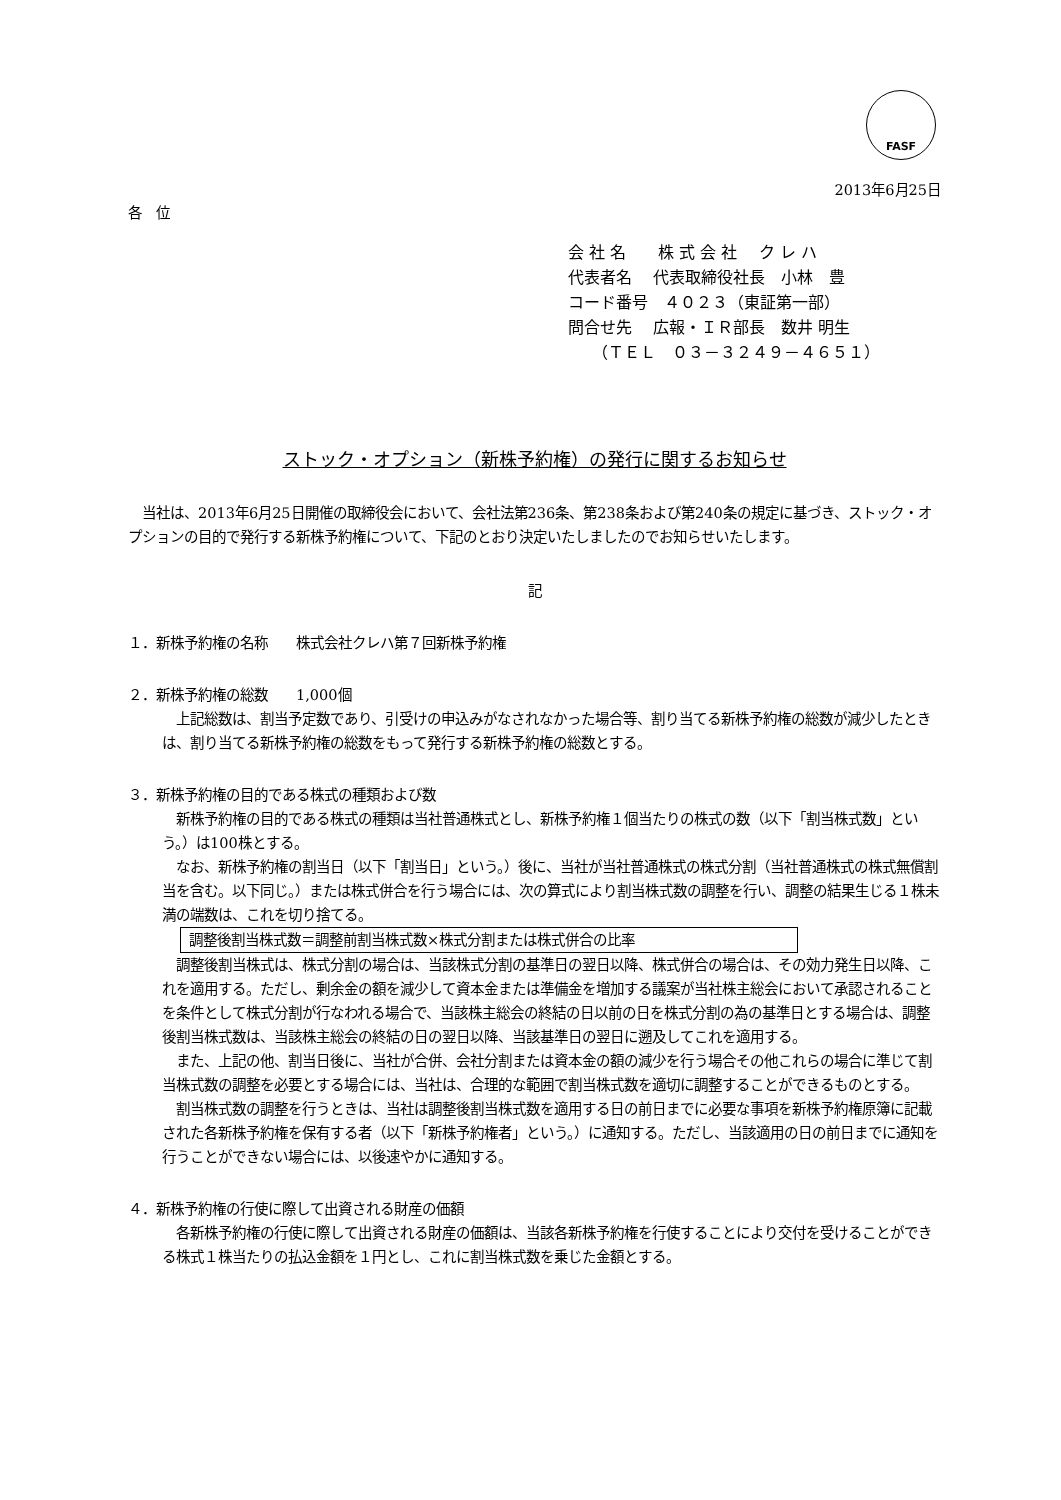FASF
2013年6月25日
各　位
会 社 名　　株 式 会 社　 ク レ ハ
代表者名　 代表取締役社長　小林　豊
コード番号　４０２３（東証第一部）
問合せ先　 広報・ＩＲ部長　数井 明生
　　（ＴＥＬ　０３－３２４９－４６５１）
ストック・オプション（新株予約権）の発行に関するお知らせ
　当社は、2013年6月25日開催の取締役会において、会社法第236条、第238条および第240条の規定に基づき、ストック・オプションの目的で発行する新株予約権について、下記のとおり決定いたしましたのでお知らせいたします。
記
１．新株予約権の名称　　株式会社クレハ第７回新株予約権
２．新株予約権の総数　　1,000個
　上記総数は、割当予定数であり、引受けの申込みがなされなかった場合等、割り当てる新株予約権の総数が減少したときは、割り当てる新株予約権の総数をもって発行する新株予約権の総数とする。
３．新株予約権の目的である株式の種類および数
　新株予約権の目的である株式の種類は当社普通株式とし、新株予約権１個当たりの株式の数（以下「割当株式数」という。）は100株とする。
　なお、新株予約権の割当日（以下「割当日」という。）後に、当社が当社普通株式の株式分割（当社普通株式の株式無償割当を含む。以下同じ。）または株式併合を行う場合には、次の算式により割当株式数の調整を行い、調整の結果生じる１株未満の端数は、これを切り捨てる。
調整後割当株式数＝調整前割当株式数×株式分割または株式併合の比率
　調整後割当株式は、株式分割の場合は、当該株式分割の基準日の翌日以降、株式併合の場合は、その効力発生日以降、これを適用する。ただし、剰余金の額を減少して資本金または準備金を増加する議案が当社株主総会において承認されることを条件として株式分割が行なわれる場合で、当該株主総会の終結の日以前の日を株式分割の為の基準日とする場合は、調整後割当株式数は、当該株主総会の終結の日の翌日以降、当該基準日の翌日に遡及してこれを適用する。
　また、上記の他、割当日後に、当社が合併、会社分割または資本金の額の減少を行う場合その他これらの場合に準じて割当株式数の調整を必要とする場合には、当社は、合理的な範囲で割当株式数を適切に調整することができるものとする。
　割当株式数の調整を行うときは、当社は調整後割当株式数を適用する日の前日までに必要な事項を新株予約権原簿に記載された各新株予約権を保有する者（以下「新株予約権者」という。）に通知する。ただし、当該適用の日の前日までに通知を行うことができない場合には、以後速やかに通知する。
４．新株予約権の行使に際して出資される財産の価額
　各新株予約権の行使に際して出資される財産の価額は、当該各新株予約権を行使することにより交付を受けることができる株式１株当たりの払込金額を１円とし、これに割当株式数を乗じた金額とする。